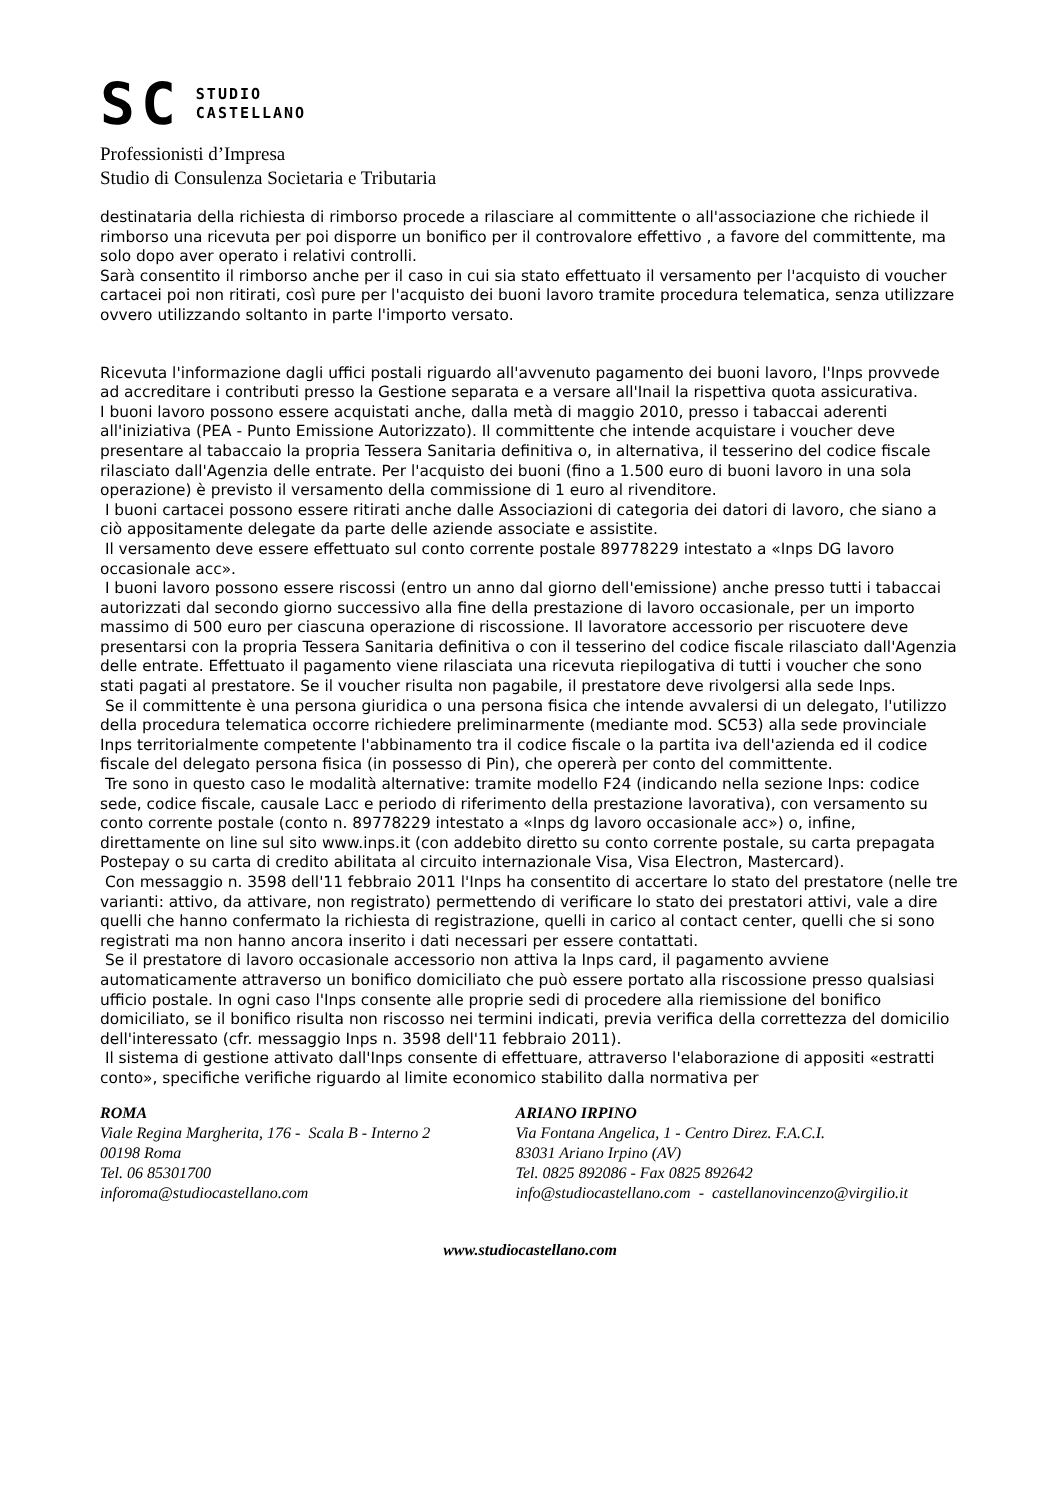SC STUDIO
CASTELLANO
Professionisti d’Impresa
Studio di Consulenza Societaria e Tributaria
destinataria della richiesta di rimborso procede a rilasciare al committente o all'associazione che richiede il rimborso una ricevuta per poi disporre un bonifico per il controvalore effettivo , a favore del committente, ma solo dopo aver operato i relativi controlli.
Sarà consentito il rimborso anche per il caso in cui sia stato effettuato il versamento per l'acquisto di voucher cartacei poi non ritirati, così pure per l'acquisto dei buoni lavoro tramite procedura telematica, senza utilizzare ovvero utilizzando soltanto in parte l'importo versato.
Ricevuta l'informazione dagli uffici postali riguardo all'avvenuto pagamento dei buoni lavoro, l'Inps provvede ad accreditare i contributi presso la Gestione separata e a versare all'Inail la rispettiva quota assicurativa.
I buoni lavoro possono essere acquistati anche, dalla metà di maggio 2010, presso i tabaccai aderenti all'iniziativa (PEA - Punto Emissione Autorizzato). Il committente che intende acquistare i voucher deve presentare al tabaccaio la propria Tessera Sanitaria definitiva o, in alternativa, il tesserino del codice fiscale rilasciato dall'Agenzia delle entrate. Per l'acquisto dei buoni (fino a 1.500 euro di buoni lavoro in una sola operazione) è previsto il versamento della commissione di 1 euro al rivenditore.
I buoni cartacei possono essere ritirati anche dalle Associazioni di categoria dei datori di lavoro, che siano a ciò appositamente delegate da parte delle aziende associate e assistite.
Il versamento deve essere effettuato sul conto corrente postale 89778229 intestato a «Inps DG lavoro occasionale acc».
I buoni lavoro possono essere riscossi (entro un anno dal giorno dell'emissione) anche presso tutti i tabaccai autorizzati dal secondo giorno successivo alla fine della prestazione di lavoro occasionale, per un importo massimo di 500 euro per ciascuna operazione di riscossione. Il lavoratore accessorio per riscuotere deve presentarsi con la propria Tessera Sanitaria definitiva o con il tesserino del codice fiscale rilasciato dall'Agenzia delle entrate. Effettuato il pagamento viene rilasciata una ricevuta riepilogativa di tutti i voucher che sono stati pagati al prestatore. Se il voucher risulta non pagabile, il prestatore deve rivolgersi alla sede Inps.
Se il committente è una persona giuridica o una persona fisica che intende avvalersi di un delegato, l'utilizzo della procedura telematica occorre richiedere preliminarmente (mediante mod. SC53) alla sede provinciale Inps territorialmente competente l'abbinamento tra il codice fiscale o la partita iva dell'azienda ed il codice fiscale del delegato persona fisica (in possesso di Pin), che opererà per conto del committente.
Tre sono in questo caso le modalità alternative: tramite modello F24 (indicando nella sezione Inps: codice sede, codice fiscale, causale Lacc e periodo di riferimento della prestazione lavorativa), con versamento su conto corrente postale (conto n. 89778229 intestato a «Inps dg lavoro occasionale acc») o, infine, direttamente on line sul sito www.inps.it (con addebito diretto su conto corrente postale, su carta prepagata Postepay o su carta di credito abilitata al circuito internazionale Visa, Visa Electron, Mastercard).
Con messaggio n. 3598 dell'11 febbraio 2011 l'Inps ha consentito di accertare lo stato del prestatore (nelle tre varianti: attivo, da attivare, non registrato) permettendo di verificare lo stato dei prestatori attivi, vale a dire quelli che hanno confermato la richiesta di registrazione, quelli in carico al contact center, quelli che si sono registrati ma non hanno ancora inserito i dati necessari per essere contattati.
Se il prestatore di lavoro occasionale accessorio non attiva la Inps card, il pagamento avviene automaticamente attraverso un bonifico domiciliato che può essere portato alla riscossione presso qualsiasi ufficio postale. In ogni caso l'Inps consente alle proprie sedi di procedere alla riemissione del bonifico domiciliato, se il bonifico risulta non riscosso nei termini indicati, previa verifica della correttezza del domicilio dell'interessato (cfr. messaggio Inps n. 3598 dell'11 febbraio 2011).
Il sistema di gestione attivato dall'Inps consente di effettuare, attraverso l'elaborazione di appositi «estratti conto», specifiche verifiche riguardo al limite economico stabilito dalla normativa per
ROMA
Viale Regina Margherita, 176 - Scala B - Interno 2
00198 Roma
Tel. 06 85301700
inforoma@studiocastellano.com
ARIANO IRPINO
Via Fontana Angelica, 1 - Centro Direz. F.A.C.I.
83031 Ariano Irpino (AV)
Tel. 0825 892086 - Fax 0825 892642
info@studiocastellano.com - castellanovincenzo@virgilio.it
www.studiocastellano.com